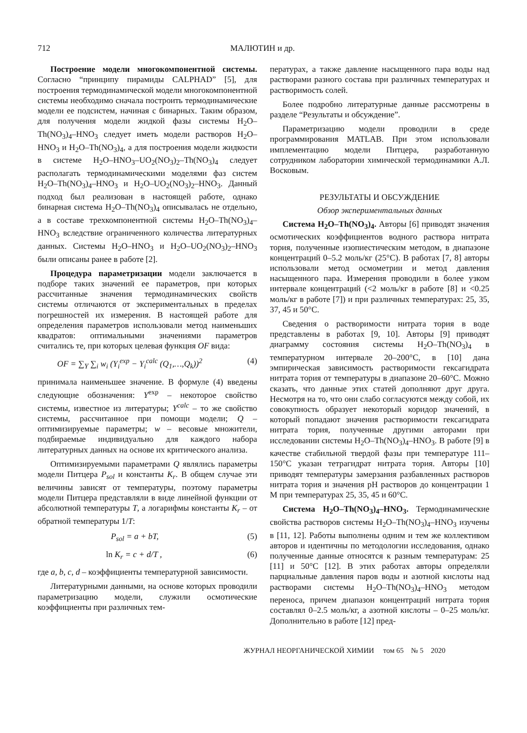712 МАЛЮТИН и др.
Построение модели многокомпонентной системы. Согласно “принципу пирамиды CALPHAD” [5], для построения термодинамической модели многокомпонентной системы необходимо сначала построить термодинамические модели ее подсистем, начиная с бинарных. Таким образом, для получения модели жидкой фазы системы H<sub>2</sub>O–Th(NO<sub>3</sub>)<sub>4</sub>–HNO<sub>3</sub> следует иметь модели растворов H<sub>2</sub>O–HNO<sub>3</sub> и H<sub>2</sub>O–Th(NO<sub>3</sub>)<sub>4</sub>, а для построения модели жидкости в системе H<sub>2</sub>O–HNO<sub>3</sub>–UO<sub>2</sub>(NO<sub>3</sub>)<sub>2</sub>–Th(NO<sub>3</sub>)<sub>4</sub> следует располагать термодинамическими моделями фаз систем H<sub>2</sub>O–Th(NO<sub>3</sub>)<sub>4</sub>–HNO<sub>3</sub> и H<sub>2</sub>O–UO<sub>2</sub>(NO<sub>3</sub>)<sub>2</sub>–HNO<sub>3</sub>. Данный подход был реализован в настоящей работе, однако бинарная система H<sub>2</sub>O–Th(NO<sub>3</sub>)<sub>4</sub> описывалась не отдельно, а в составе трехкомпонентной системы H<sub>2</sub>O–Th(NO<sub>3</sub>)<sub>4</sub>–HNO<sub>3</sub> вследствие ограниченного количества литературных данных. Системы H<sub>2</sub>O–HNO<sub>3</sub> и H<sub>2</sub>O–UO<sub>2</sub>(NO<sub>3</sub>)<sub>2</sub>–HNO<sub>3</sub> были описаны ранее в работе [2].
Процедура параметризации модели заключается в подборе таких значений ее параметров, при которых рассчитанные значения термодинамических свойств системы отличаются от экспериментальных в пределах погрешностей их измерения. В настоящей работе для определения параметров использовали метод наименьших квадратов: оптимальными значениями параметров считались те, при которых целевая функция OF вида:
OF = ∑<sub>Y</sub> ∑<sub>i</sub> w<sub>i</sub> (Y<sub>i</sub><sup>exp</sup> − Y<sub>i</sub><sup>calc</sup> (Q<sub>1</sub>,…,Q<sub>k</sub>))<sup>2</sup> (4)
принимала наименьшее значение. В формуле (4) введены следующие обозначения: Y<sup>exp</sup> – некоторое свойство системы, известное из литературы; Y<sup>calc</sup> – то же свойство системы, рассчитанное при помощи модели; Q – оптимизируемые параметры; w – весовые множители, подбираемые индивидуально для каждого набора литературных данных на основе их критического анализа.
Оптимизируемыми параметрами Q являлись параметры модели Питцера P<sub>sol</sub> и константы K<sub>r</sub>. В общем случае эти величины зависят от температуры, поэтому параметры модели Питцера представляли в виде линейной функции от абсолютной температуры T, а логарифмы константы K<sub>r</sub> – от обратной температуры 1/T:
P<sub>sol</sub> = a + bT, (5)
ln K<sub>r</sub> = c + d/T , (6)
где a, b, c, d – коэффициенты температурной зависимости.
Литературными данными, на основе которых проводили параметризацию модели, служили осмотические коэффициенты при различных тем-
пературах, а также давление насыщенного пара воды над растворами разного состава при различных температурах и растворимость солей.
Более подробно литературные данные рассмотрены в разделе “Результаты и обсуждение”.
Параметризацию модели проводили в среде программирования MATLAB. При этом использовали имплементацию модели Питцера, разработанную сотрудником лаборатории химической термодинамики А.Л. Восковым.
РЕЗУЛЬТАТЫ И ОБСУЖДЕНИЕ
Обзор экспериментальных данных
Система H<sub>2</sub>O–Th(NO<sub>3</sub>)<sub>4</sub>. Авторы [6] приводят значения осмотических коэффициентов водного раствора нитрата тория, полученные изопиестическим методом, в диапазоне концентраций 0–5.2 моль/кг (25°C). В работах [7, 8] авторы использовали метод осмометрии и метод давления насыщенного пара. Измерения проводили в более узком интервале концентраций (<2 моль/кг в работе [8] и <0.25 моль/кг в работе [7]) и при различных температурах: 25, 35, 37, 45 и 50°C.
Сведения о растворимости нитрата тория в воде представлены в работах [9, 10]. Авторы [9] приводят диаграмму состояния системы H<sub>2</sub>O–Th(NO<sub>3</sub>)<sub>4</sub> в температурном интервале 20–200°C, в [10] дана эмпирическая зависимость растворимости гексагидрата нитрата тория от температуры в диапазоне 20–60°C. Можно сказать, что данные этих статей дополняют друг друга. Несмотря на то, что они слабо согласуются между собой, их совокупность образует некоторый коридор значений, в который попадают значения растворимости гексагидрата нитрата тория, полученные другими авторами при исследовании системы H<sub>2</sub>O–Th(NO<sub>3</sub>)<sub>4</sub>–HNO<sub>3</sub>. В работе [9] в качестве стабильной твердой фазы при температуре 111–150°C указан тетрагидрат нитрата тория. Авторы [10] приводят температуры замерзания разбавленных растворов нитрата тория и значения pH растворов до концентрации 1 M при температурах 25, 35, 45 и 60°C.
Система H<sub>2</sub>O–Th(NO<sub>3</sub>)<sub>4</sub>–HNO<sub>3</sub>. Термодинамические свойства растворов системы H<sub>2</sub>O–Th(NO<sub>3</sub>)<sub>4</sub>–HNO<sub>3</sub> изучены в [11, 12]. Работы выполнены одним и тем же коллективом авторов и идентичны по методологии исследования, однако полученные данные относятся к разным температурам: 25 [11] и 50°C [12]. В этих работах авторы определяли парциальные давления паров воды и азотной кислоты над растворами системы H<sub>2</sub>O–Th(NO<sub>3</sub>)<sub>4</sub>–HNO<sub>3</sub> методом переноса, причем диапазон концентраций нитрата тория составлял 0–2.5 моль/кг, а азотной кислоты – 0–25 моль/кг. Дополнительно в работе [12] пред-
ЖУРНАЛ НЕОРГАНИЧЕСКОЙ ХИМИИ том 65 № 5 2020